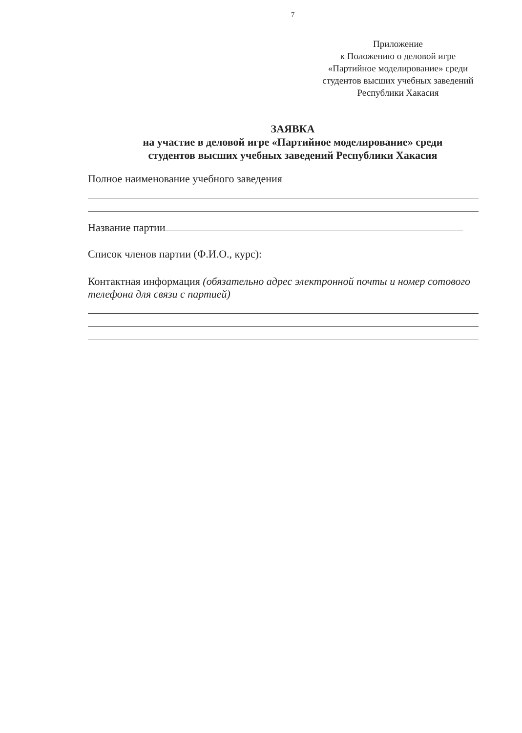7
Приложение
к Положению о деловой игре
«Партийное моделирование» среди
студентов высших учебных заведений
Республики Хакасия
ЗАЯВКА
на участие в деловой игре «Партийное моделирование» среди
студентов высших учебных заведений Республики Хакасия
Полное наименование учебного заведения
Название партии
Список членов партии (Ф.И.О., курс):
Контактная информация (обязательно адрес электронной почты и номер сотового телефона для связи с партией)